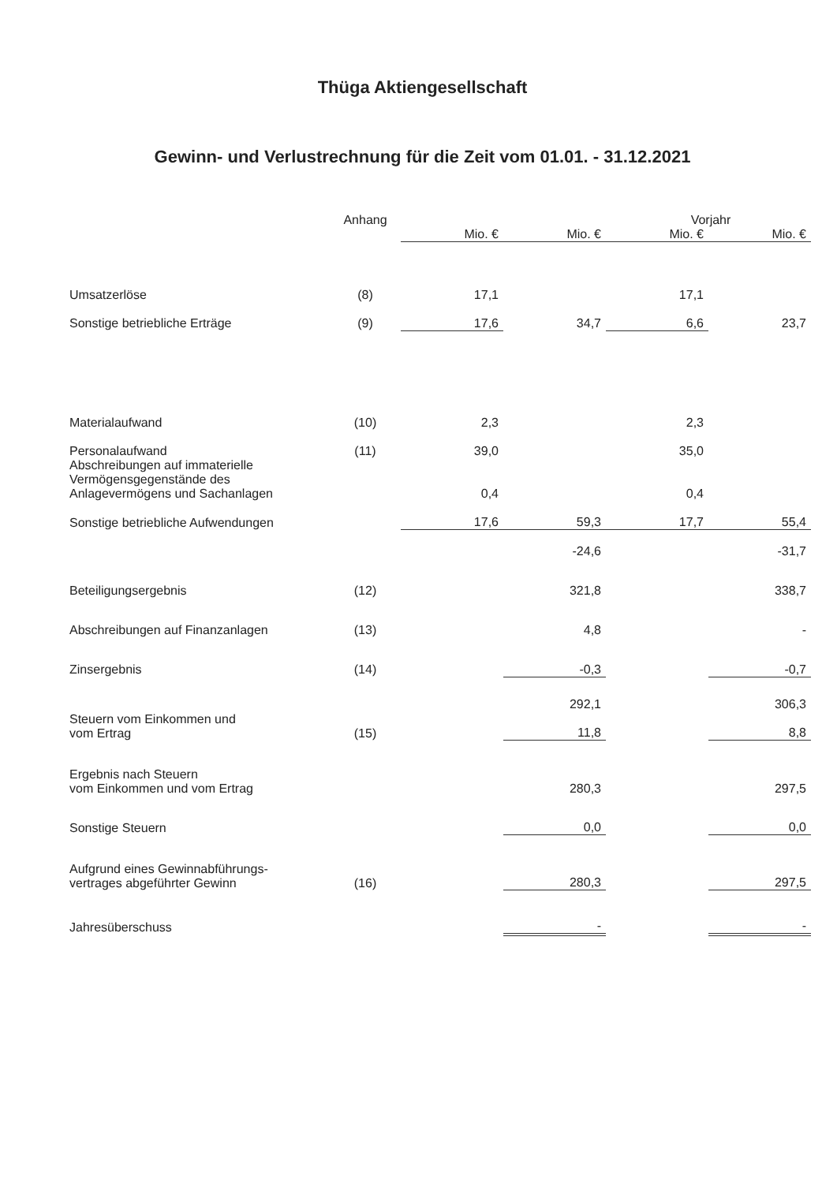Thüga Aktiengesellschaft
Gewinn- und Verlustrechnung für die Zeit vom 01.01. - 31.12.2021
| | Anhang | | | Vorjahr | |
| --- | --- | --- | --- | --- | --- |
| | | Mio. € | Mio. € | Mio. € | Mio. € |
| Umsatzerlöse | (8) | 17,1 | | 17,1 | |
| Sonstige betriebliche Erträge | (9) | 17,6 | 34,7 | 6,6 | 23,7 |
| Materialaufwand | (10) | 2,3 | | 2,3 | |
| Personalaufwand | (11) | 39,0 | | 35,0 | |
| Abschreibungen auf immaterielle Vermögensgegenstände des Anlagevermögens und Sachanlagen | | 0,4 | | 0,4 | |
| Sonstige betriebliche Aufwendungen | | 17,6 | 59,3 | 17,7 | 55,4 |
| | | | -24,6 | | -31,7 |
| Beteiligungsergebnis | (12) | | 321,8 | | 338,7 |
| Abschreibungen auf Finanzanlagen | (13) | | 4,8 | | - |
| Zinsergebnis | (14) | | -0,3 | | -0,7 |
| | | | 292,1 | | 306,3 |
| Steuern vom Einkommen und vom Ertrag | (15) | | 11,8 | | 8,8 |
| Ergebnis nach Steuern vom Einkommen und vom Ertrag | | | 280,3 | | 297,5 |
| Sonstige Steuern | | | 0,0 | | 0,0 |
| Aufgrund eines Gewinnabführungs- vertrages abgeführter Gewinn | (16) | | 280,3 | | 297,5 |
| Jahresüberschuss | | | - | | - |